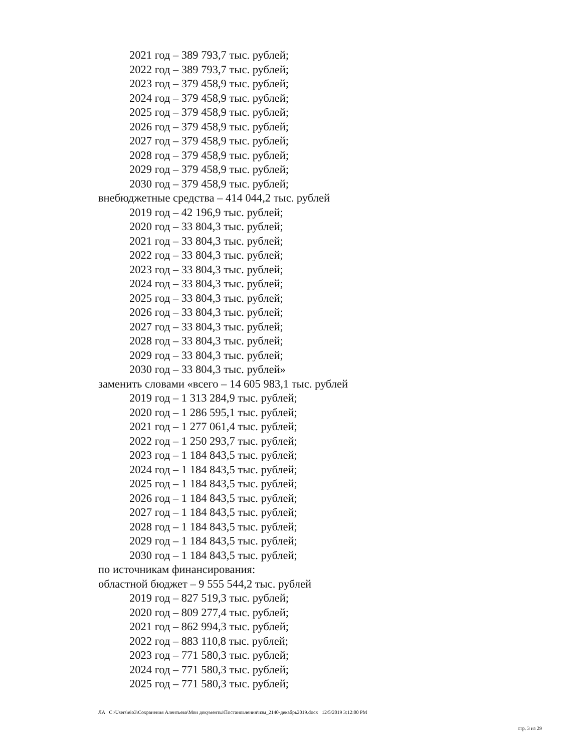2021 год – 389 793,7 тыс. рублей;
2022 год – 389 793,7 тыс. рублей;
2023 год – 379 458,9 тыс. рублей;
2024 год – 379 458,9 тыс. рублей;
2025 год – 379 458,9 тыс. рублей;
2026 год – 379 458,9 тыс. рублей;
2027 год – 379 458,9 тыс. рублей;
2028 год – 379 458,9 тыс. рублей;
2029 год – 379 458,9 тыс. рублей;
2030 год – 379 458,9 тыс. рублей;
внебюджетные средства – 414 044,2 тыс. рублей
2019 год – 42 196,9 тыс. рублей;
2020 год – 33 804,3 тыс. рублей;
2021 год – 33 804,3 тыс. рублей;
2022 год – 33 804,3 тыс. рублей;
2023 год – 33 804,3 тыс. рублей;
2024 год – 33 804,3 тыс. рублей;
2025 год – 33 804,3 тыс. рублей;
2026 год – 33 804,3 тыс. рублей;
2027 год – 33 804,3 тыс. рублей;
2028 год – 33 804,3 тыс. рублей;
2029 год – 33 804,3 тыс. рублей;
2030 год – 33 804,3 тыс. рублей»
заменить словами «всего – 14 605 983,1 тыс. рублей
2019 год – 1 313 284,9 тыс. рублей;
2020 год – 1 286 595,1 тыс. рублей;
2021 год – 1 277 061,4 тыс. рублей;
2022 год – 1 250 293,7 тыс. рублей;
2023 год – 1 184 843,5 тыс. рублей;
2024 год – 1 184 843,5 тыс. рублей;
2025 год – 1 184 843,5 тыс. рублей;
2026 год – 1 184 843,5 тыс. рублей;
2027 год – 1 184 843,5 тыс. рублей;
2028 год – 1 184 843,5 тыс. рублей;
2029 год – 1 184 843,5 тыс. рублей;
2030 год – 1 184 843,5 тыс. рублей;
по источникам финансирования:
областной бюджет – 9 555 544,2 тыс. рублей
2019 год – 827 519,3 тыс. рублей;
2020 год – 809 277,4 тыс. рублей;
2021 год – 862 994,3 тыс. рублей;
2022 год – 883 110,8 тыс. рублей;
2023 год – 771 580,3 тыс. рублей;
2024 год – 771 580,3 тыс. рублей;
2025 год – 771 580,3 тыс. рублей;
ЛА C:\Users\eio3\Сохранения Алентьева\Мои документы\Постановления\изм_2140-декабрь2019.docx 12/5/2019 3:12:00 PM
стр. 3 из 29